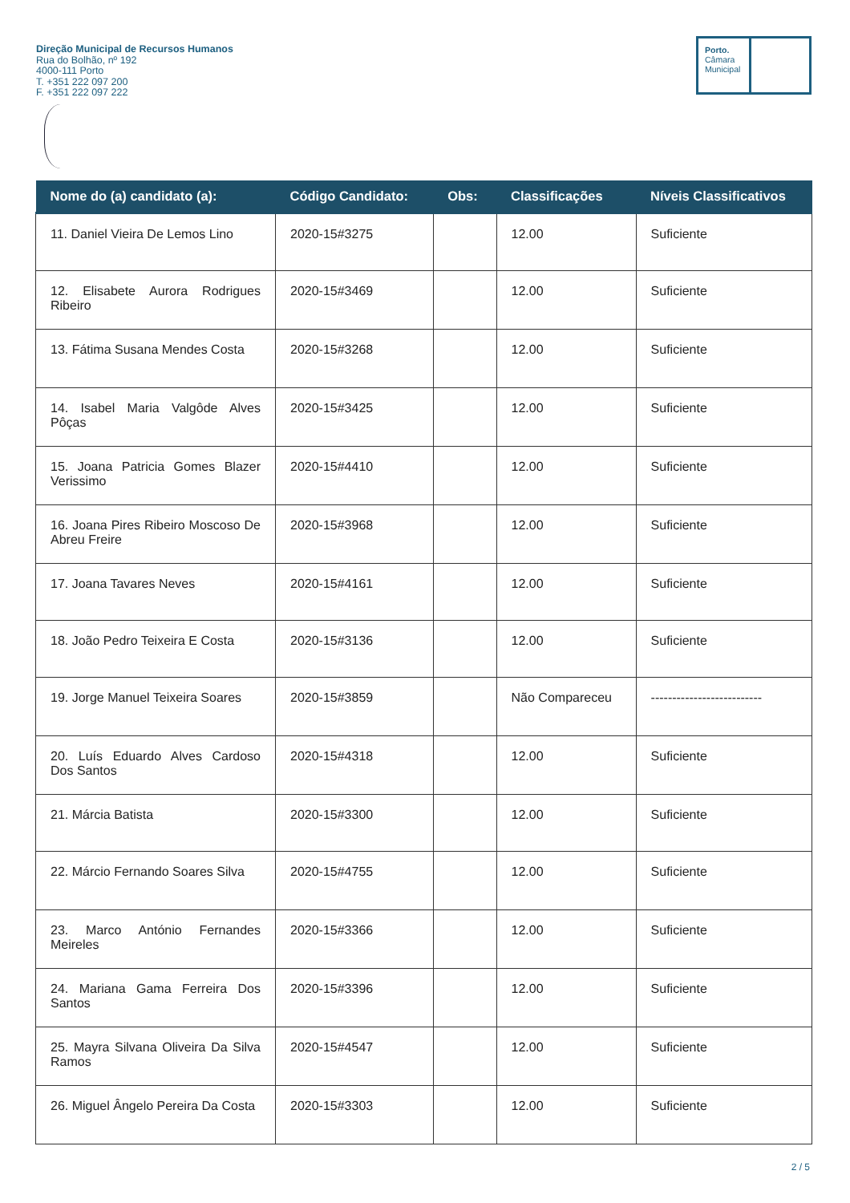Direção Municipal de Recursos Humanos
Rua do Bolhão, nº 192
4000-111 Porto
T. +351 222 097 200
F. +351 222 097 222
Porto.
Câmara
Municipal
| Nome do (a) candidato (a): | Código Candidato: | Obs: | Classificações | Níveis Classificativos |
| --- | --- | --- | --- | --- |
| 11. Daniel Vieira De Lemos Lino | 2020-15#3275 | | 12.00 | Suficiente |
| 12. Elisabete Aurora Rodrigues Ribeiro | 2020-15#3469 | | 12.00 | Suficiente |
| 13. Fátima Susana Mendes Costa | 2020-15#3268 | | 12.00 | Suficiente |
| 14. Isabel Maria Valgôde Alves Pôças | 2020-15#3425 | | 12.00 | Suficiente |
| 15. Joana Patricia Gomes Blazer Verissimo | 2020-15#4410 | | 12.00 | Suficiente |
| 16. Joana Pires Ribeiro Moscoso De Abreu Freire | 2020-15#3968 | | 12.00 | Suficiente |
| 17. Joana Tavares Neves | 2020-15#4161 | | 12.00 | Suficiente |
| 18. João Pedro Teixeira E Costa | 2020-15#3136 | | 12.00 | Suficiente |
| 19. Jorge Manuel Teixeira Soares | 2020-15#3859 | | Não Compareceu | -------------------------- |
| 20. Luís Eduardo Alves Cardoso Dos Santos | 2020-15#4318 | | 12.00 | Suficiente |
| 21. Márcia Batista | 2020-15#3300 | | 12.00 | Suficiente |
| 22. Márcio Fernando Soares Silva | 2020-15#4755 | | 12.00 | Suficiente |
| 23. Marco António Fernandes Meireles | 2020-15#3366 | | 12.00 | Suficiente |
| 24. Mariana Gama Ferreira Dos Santos | 2020-15#3396 | | 12.00 | Suficiente |
| 25. Mayra Silvana Oliveira Da Silva Ramos | 2020-15#4547 | | 12.00 | Suficiente |
| 26. Miguel Ângelo Pereira Da Costa | 2020-15#3303 | | 12.00 | Suficiente |
2 / 5